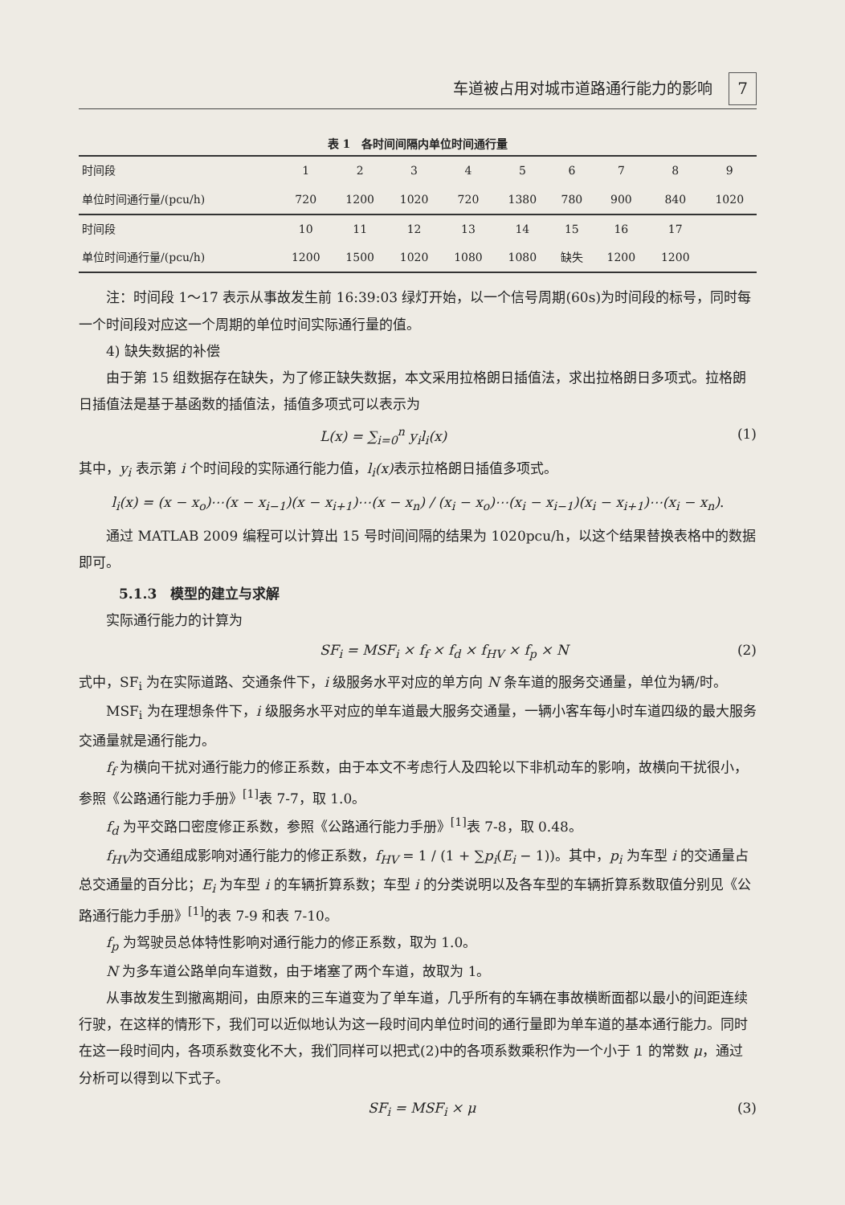车道被占用对城市道路通行能力的影响 7
表 1　各时间间隔内单位时间通行量
| 时间段 | 1 | 2 | 3 | 4 | 5 | 6 | 7 | 8 | 9 |
| 单位时间通行量/(pcu/h) | 720 | 1200 | 1020 | 720 | 1380 | 780 | 900 | 840 | 1020 |
| 时间段 | 10 | 11 | 12 | 13 | 14 | 15 | 16 | 17 | |
| 单位时间通行量/(pcu/h) | 1200 | 1500 | 1020 | 1080 | 1080 | 缺失 | 1200 | 1200 | |
注：时间段 1～17 表示从事故发生前 16:39:03 绿灯开始，以一个信号周期(60s)为时间段的标号，同时每一个时间段对应这一个周期的单位时间实际通行量的值。
4) 缺失数据的补偿
由于第 15 组数据存在缺失，为了修正缺失数据，本文采用拉格朗日插值法，求出拉格朗日多项式。拉格朗日插值法是基于基函数的插值法，插值多项式可以表示为
L(x) = ∑<sub>i=0</sub><sup>n</sup> y<sub>i</sub>l<sub>i</sub>(x) (1)
其中，y<sub>i</sub> 表示第 i 个时间段的实际通行能力值，l<sub>i</sub>(x) 表示拉格朗日插值多项式。
l<sub>i</sub>(x) = (x − x<sub>o</sub>)⋯(x − x<sub>i−1</sub>)(x − x<sub>i+1</sub>)⋯(x − x<sub>n</sub>) / (x<sub>i</sub> − x<sub>o</sub>)⋯(x<sub>i</sub> − x<sub>i−1</sub>)(x<sub>i</sub> − x<sub>i+1</sub>)⋯(x<sub>i</sub> − x<sub>n</sub>).
通过 MATLAB 2009 编程可以计算出 15 号时间间隔的结果为 1020pcu/h，以这个结果替换表格中的数据即可。
5.1.3　模型的建立与求解
实际通行能力的计算为
SF<sub>i</sub> = MSF<sub>i</sub> × f<sub>f</sub> × f<sub>d</sub> × f<sub>HV</sub> × f<sub>p</sub> × N (2)
式中，SF<sub>i</sub> 为在实际道路、交通条件下，i 级服务水平对应的单方向 N 条车道的服务交通量，单位为辆/时。
MSF<sub>i</sub> 为在理想条件下，i 级服务水平对应的单车道最大服务交通量，一辆小客车每小时车道四级的最大服务交通量就是通行能力。
f<sub>f</sub> 为横向干扰对通行能力的修正系数，由于本文不考虑行人及四轮以下非机动车的影响，故横向干扰很小，参照《公路通行能力手册》<sup>[1]</sup>表 7-7，取 1.0。
f<sub>d</sub> 为平交路口密度修正系数，参照《公路通行能力手册》<sup>[1]</sup>表 7-8，取 0.48。
f<sub>HV</sub>为交通组成影响对通行能力的修正系数，f<sub>HV</sub> = 1 / (1 + ∑p<sub>i</sub>(E<sub>i</sub> − 1))。其中，p<sub>i</sub> 为车型 i 的交通量占总交通量的百分比；E<sub>i</sub> 为车型 i 的车辆折算系数；车型 i 的分类说明以及各车型的车辆折算系数取值分别见《公路通行能力手册》<sup>[1]</sup>的表 7-9 和表 7-10。
f<sub>p</sub> 为驾驶员总体特性影响对通行能力的修正系数，取为 1.0。
N 为多车道公路单向车道数，由于堵塞了两个车道，故取为 1。
从事故发生到撤离期间，由原来的三车道变为了单车道，几乎所有的车辆在事故横断面都以最小的间距连续行驶，在这样的情形下，我们可以近似地认为这一段时间内单位时间的通行量即为单车道的基本通行能力。同时在这一段时间内，各项系数变化不大，我们同样可以把式(2)中的各项系数乘积作为一个小于 1 的常数 μ，通过分析可以得到以下式子。
SF<sub>i</sub> = MSF<sub>i</sub> × μ (3)